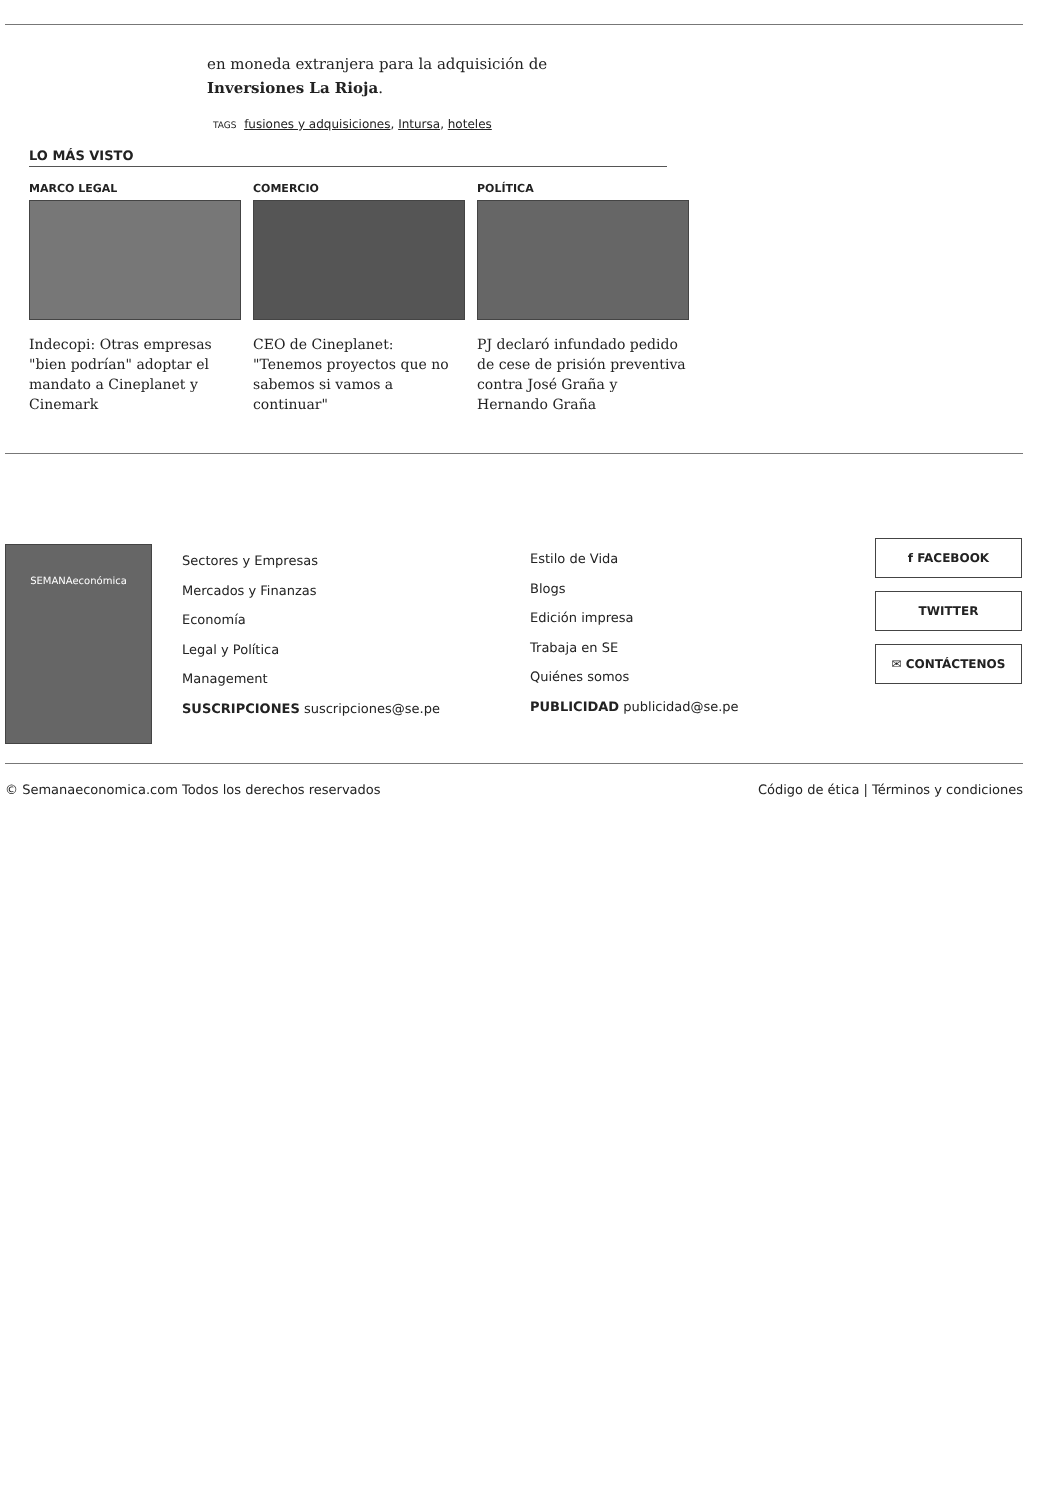en moneda extranjera para la adquisición de Inversiones La Rioja.
TAGS fusiones y adquisiciones, Intursa, hoteles
LO MÁS VISTO
MARCO LEGAL
Indecopi: Otras empresas "bien podrían" adoptar el mandato a Cineplanet y Cinemark
COMERCIO
CEO de Cineplanet: "Tenemos proyectos que no sabemos si vamos a continuar"
POLÍTICA
PJ declaró infundado pedido de cese de prisión preventiva contra José Graña y Hernando Graña
SEMANAeconómica
Sectores y Empresas
Mercados y Finanzas
Economía
Legal y Política
Management
SUSCRIPCIONES suscripciones@se.pe
Estilo de Vida
Blogs
Edición impresa
Trabaja en SE
Quiénes somos
PUBLICIDAD publicidad@se.pe
f FACEBOOK
TWITTER
✉ CONTÁCTENOS
© Semanaeconomica.com Todos los derechos reservados Código de ética | Términos y condiciones